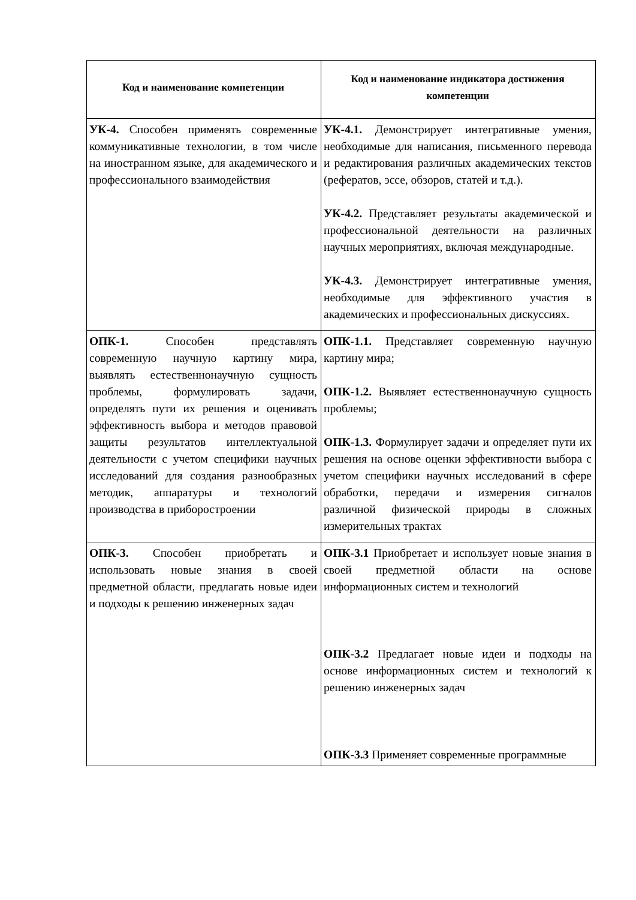| Код и наименование компетенции | Код и наименование индикатора достижения компетенции |
| --- | --- |
| УК-4. Способен применять современные коммуникативные технологии, в том числе на иностранном языке, для академического и профессионального взаимодействия | УК-4.1. Демонстрирует интегративные умения, необходимые для написания, письменного перевода и редактирования различных академических текстов (рефератов, эссе, обзоров, статей и т.д.). УК-4.2. Представляет результаты академической и профессиональной деятельности на различных научных мероприятиях, включая международные. УК-4.3. Демонстрирует интегративные умения, необходимые для эффективного участия в академических и профессиональных дискуссиях. |
| ОПК-1. Способен представлять современную научную картину мира, выявлять естественнонаучную сущность проблемы, формулировать задачи, определять пути их решения и оценивать эффективность выбора и методов правовой защиты результатов интеллектуальной деятельности с учетом специфики научных исследований для создания разнообразных методик, аппаратуры и технологий производства в приборостроении | ОПК-1.1. Представляет современную научную картину мира; ОПК-1.2. Выявляет естественнонаучную сущность проблемы; ОПК-1.3. Формулирует задачи и определяет пути их решения на основе оценки эффективности выбора с учетом специфики научных исследований в сфере обработки, передачи и измерения сигналов различной физической природы в сложных измерительных трактах |
| ОПК-3. Способен приобретать и использовать новые знания в своей предметной области, предлагать новые идеи и подходы к решению инженерных задач | ОПК-3.1 Приобретает и использует новые знания в своей предметной области на основе информационных систем и технологий ОПК-3.2 Предлагает новые идеи и подходы на основе информационных систем и технологий к решению инженерных задач ОПК-3.3 Применяет современные программные |